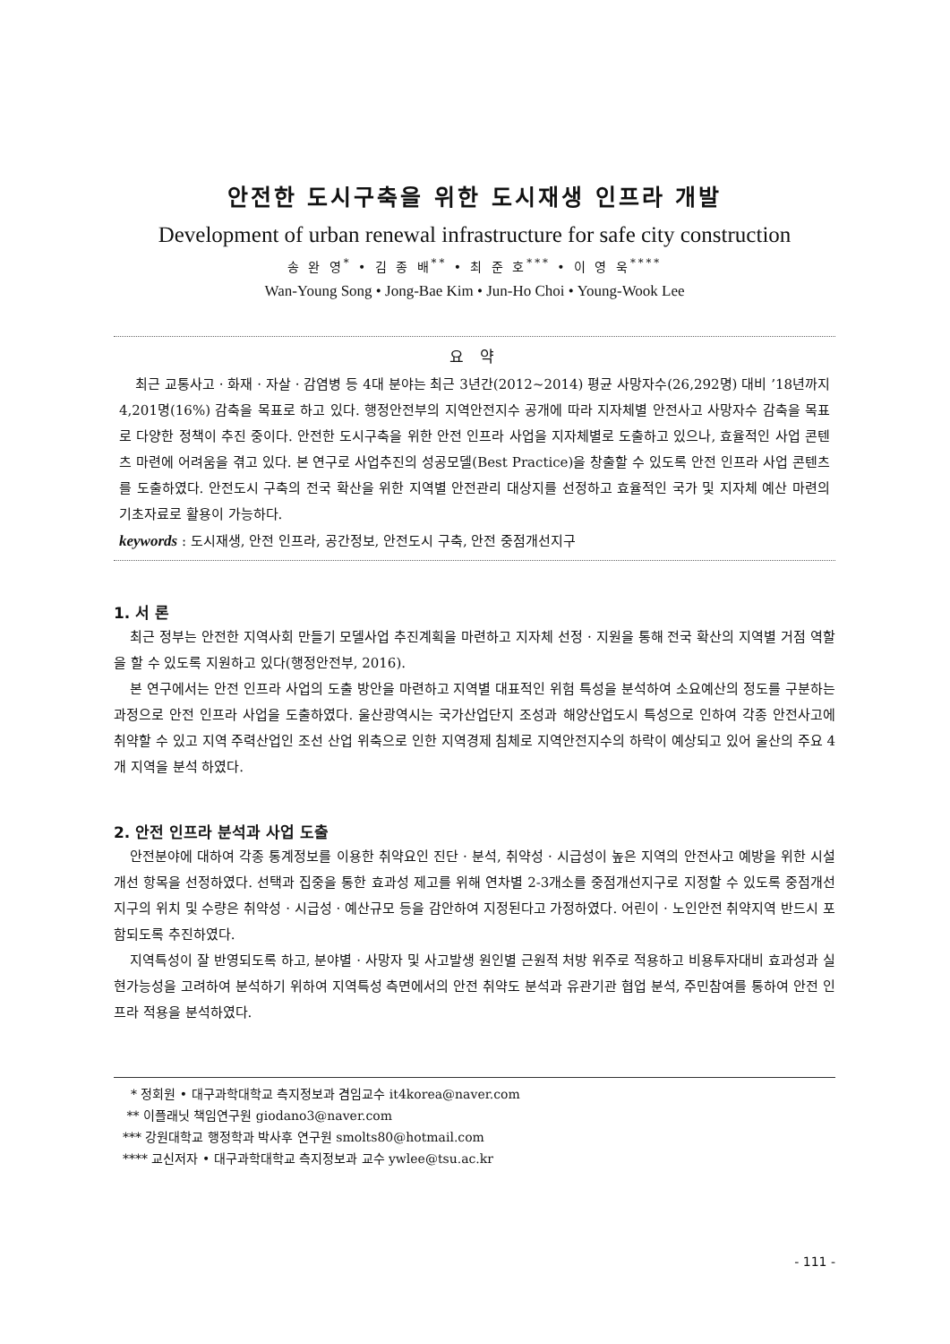안전한 도시구축을 위한 도시재생 인프라 개발
Development of urban renewal infrastructure for safe city construction
송 완 영<sup>*</sup> • 김 종 배<sup>**</sup> • 최 준 호<sup>***</sup> • 이 영 욱<sup>****</sup>
Wan-Young Song • Jong-Bae Kim • Jun-Ho Choi • Young-Wook Lee
요 약
최근 교통사고 · 화재 · 자살 · 감염병 등 4대 분야는 최근 3년간(2012~2014) 평균 사망자수(26,292명) 대비 ’18년까지 4,201명(16%) 감축을 목표로 하고 있다. 행정안전부의 지역안전지수 공개에 따라 지자체별 안전사고 사망자수 감축을 목표로 다양한 정책이 추진 중이다. 안전한 도시구축을 위한 안전 인프라 사업을 지자체별로 도출하고 있으나, 효율적인 사업 콘텐츠 마련에 어려움을 겪고 있다. 본 연구로 사업추진의 성공모델(Best Practice)을 창출할 수 있도록 안전 인프라 사업 콘텐츠를 도출하였다. 안전도시 구축의 전국 확산을 위한 지역별 안전관리 대상지를 선정하고 효율적인 국가 및 지자체 예산 마련의 기초자료로 활용이 가능하다.
keywords : 도시재생, 안전 인프라, 공간정보, 안전도시 구축, 안전 중점개선지구
1. 서 론
최근 정부는 안전한 지역사회 만들기 모델사업 추진계획을 마련하고 지자체 선정 · 지원을 통해 전국 확산의 지역별 거점 역할을 할 수 있도록 지원하고 있다(행정안전부, 2016).
본 연구에서는 안전 인프라 사업의 도출 방안을 마련하고 지역별 대표적인 위험 특성을 분석하여 소요예산의 정도를 구분하는 과정으로 안전 인프라 사업을 도출하였다. 울산광역시는 국가산업단지 조성과 해양산업도시 특성으로 인하여 각종 안전사고에 취약할 수 있고 지역 주력산업인 조선 산업 위축으로 인한 지역경제 침체로 지역안전지수의 하락이 예상되고 있어 울산의 주요 4개 지역을 분석 하였다.
2. 안전 인프라 분석과 사업 도출
안전분야에 대하여 각종 통계정보를 이용한 취약요인 진단 · 분석, 취약성 · 시급성이 높은 지역의 안전사고 예방을 위한 시설 개선 항목을 선정하였다. 선택과 집중을 통한 효과성 제고를 위해 연차별 2-3개소를 중점개선지구로 지정할 수 있도록 중점개선지구의 위치 및 수량은 취약성 · 시급성 · 예산규모 등을 감안하여 지정된다고 가정하였다. 어린이 · 노인안전 취약지역 반드시 포함되도록 추진하였다.
지역특성이 잘 반영되도록 하고, 분야별 · 사망자 및 사고발생 원인별 근원적 처방 위주로 적용하고 비용투자대비 효과성과 실현가능성을 고려하여 분석하기 위하여 지역특성 측면에서의 안전 취약도 분석과 유관기관 협업 분석, 주민참여를 통하여 안전 인프라 적용을 분석하였다.
* 정회원 • 대구과학대학교 측지정보과 겸임교수 it4korea@naver.com
** 이플래닛 책임연구원 giodano3@naver.com
*** 강원대학교 행정학과 박사후 연구원 smolts80@hotmail.com
**** 교신저자 • 대구과학대학교 측지정보과 교수 ywlee@tsu.ac.kr
- 111 -